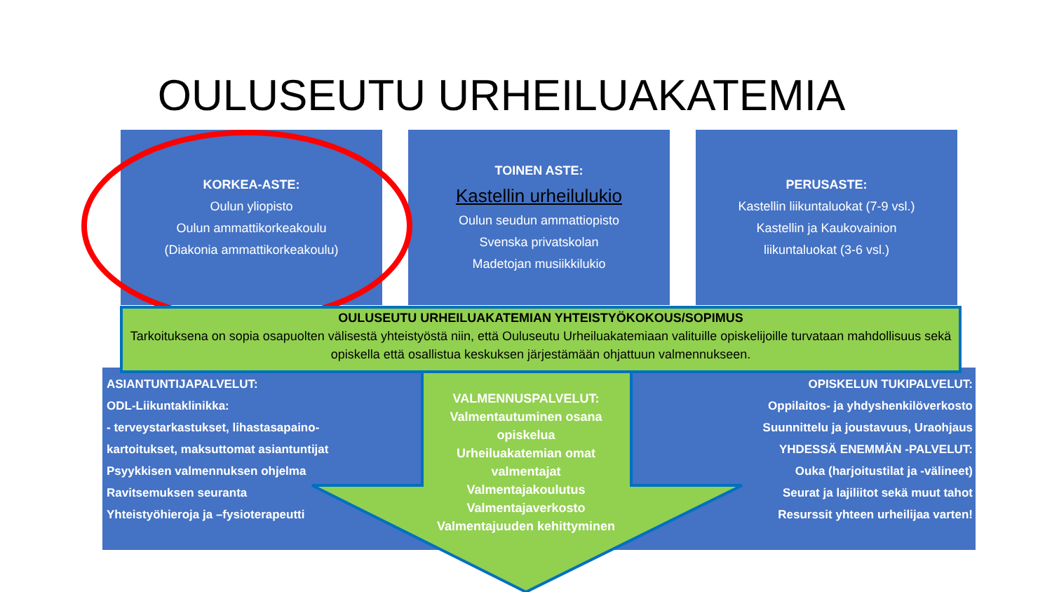OULUSEUTU URHEILUAKATEMIA
KORKEA-ASTE:
Oulun yliopisto
Oulun ammattikorkeakoulu
(Diakonia ammattikorkeakoulu)
TOINEN ASTE:
Kastellin urheilulukio
Oulun seudun ammattiopisto
Svenska privatskolan
Madetojan musiikkilukio
PERUSASTE:
Kastellin liikuntaluokat (7-9 vsl.)
Kastellin ja Kaukovainion
liikuntaluokat (3-6 vsl.)
OULUSEUTU URHEILUAKATEMIAN YHTEISTYÖKOKOUS/SOPIMUS
Tarkoituksena on sopia osapuolten välisestä yhteistyöstä niin, että Ouluseutu Urheiluakatemiaan valituille opiskelijoille turvataan mahdollisuus sekä opiskella että osallistua keskuksen järjestämään ohjattuun valmennukseen.
ASIANTUNTIJAPALVELUT:
ODL-Liikuntaklinikka:
- terveystarkastukset, lihastasapaino-
kartoitukset, maksuttomat asiantuntijat
Psyykkisen valmennuksen ohjelma
Ravitsemuksen seuranta
Yhteistyöhieroja ja –fysioterapeutti
VALMENNUSPALVELUT:
Valmentautuminen osana opiskelua
Urheiluakatemian omat valmentajat
Valmentajakoulutus
Valmentajaverkosto
Valmentajuuden kehittyminen
OPISKELUN TUKIPALVELUT:
Oppilaitos- ja yhdyshenkilöverkosto
Suunnittelu ja joustavuus, Uraohjaus
YHDESSÄ ENEMMÄN -PALVELUT:
Ouka (harjoitustilat ja -välineet)
Seurat ja lajiliitot sekä muut tahot
Resurssit yhteen urheilijaa varten!